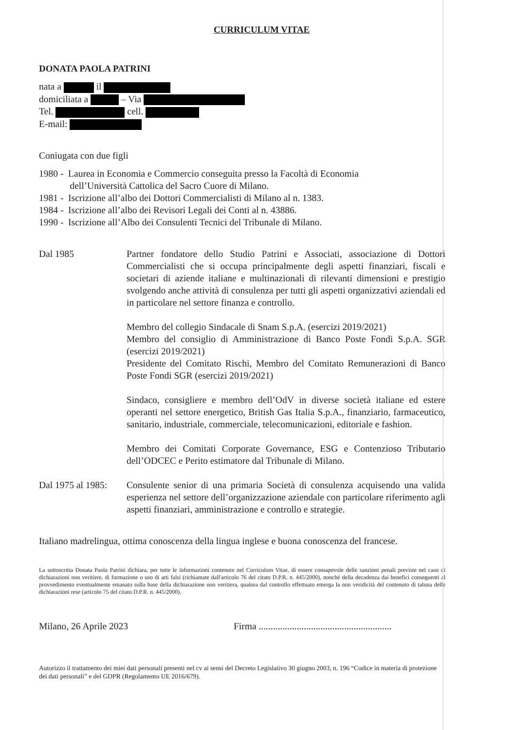CURRICULUM VITAE
DONATA PAOLA PATRINI
nata a il
domiciliata a – Via
Tel. cell.
E-mail:
Coniugata con due figli
1980 - Laurea in Economia e Commercio conseguita presso la Facoltà di Economia
dell’Università Cattolica del Sacro Cuore di Milano.
1981 - Iscrizione all’albo dei Dottori Commercialisti di Milano al n. 1383.
1984 - Iscrizione all’albo dei Revisori Legali dei Conti al n. 43886.
1990 - Iscrizione all’Albo dei Consulenti Tecnici del Tribunale di Milano.
Dal 1985 Partner fondatore dello Studio Patrini e Associati, associazione di Dottori Commercialisti che si occupa principalmente degli aspetti finanziari, fiscali e societari di aziende italiane e multinazionali di rilevanti dimensioni e prestigio svolgendo anche attività di consulenza per tutti gli aspetti organizzativi aziendali ed in particolare nel settore finanza e controllo.
Membro del collegio Sindacale di Snam S.p.A. (esercizi 2019/2021)
Membro del consiglio di Amministrazione di Banco Poste Fondi S.p.A. SGR (esercizi 2019/2021)
Presidente del Comitato Rischi, Membro del Comitato Remunerazioni di Banco Poste Fondi SGR (esercizi 2019/2021)
Sindaco, consigliere e membro dell’OdV in diverse società italiane ed estere operanti nel settore energetico, British Gas Italia S.p.A., finanziario, farmaceutico, sanitario, industriale, commerciale, telecomunicazioni, editoriale e fashion.
Membro dei Comitati Corporate Governance, ESG e Contenzioso Tributario dell’ODCEC e Perito estimatore dal Tribunale di Milano.
Dal 1975 al 1985:
Consulente senior di una primaria Società di consulenza acquisendo una valida esperienza nel settore dell’organizzazione aziendale con particolare riferimento agli aspetti finanziari, amministrazione e controllo e strategie.
Italiano madrelingua, ottima conoscenza della lingua inglese e buona conoscenza del francese.
La sottoscritta Donata Paola Patrini dichiara, per tutte le informazioni contenute nel Curriculum Vitae, di essere consapevole delle sanzioni penali previste nel caso di dichiarazioni non veritiere, di formazione o uso di atti falsi (richiamate dall'articolo 76 del citato D.P.R. n. 445/2000), nonché della decadenza dai benefici conseguenti al provvedimento eventualmente emanato sulla base della dichiarazione non veritiera, qualora dal controllo effettuato emerga la non veridicità del contenuto di taluna delle dichiarazioni rese (articolo 75 del citato D.P.R. n. 445/2000).
Milano, 26 Aprile 2023 Firma ........................................................
Autorizzo il trattamento dei miei dati personali presenti nel cv ai sensi del Decreto Legislativo 30 giugno 2003, n. 196 “Codice in materia di protezione dei dati personali” e del GDPR (Regolamento UE 2016/679).